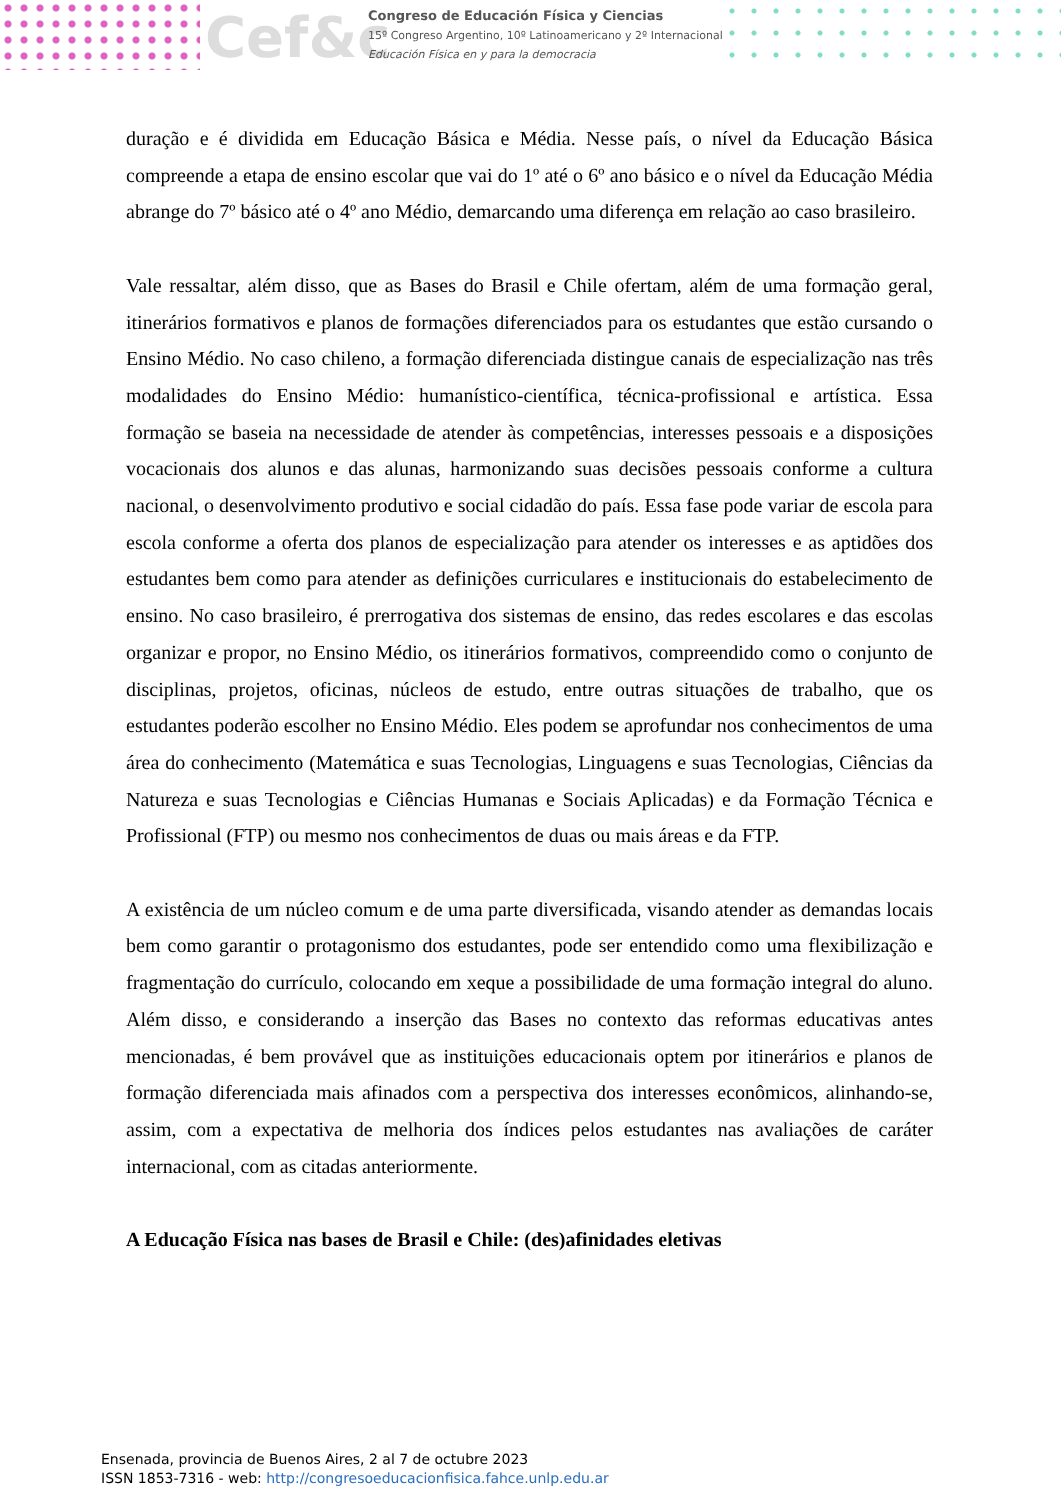Cef&c
Congreso de Educación Física y Ciencias
15º Congreso Argentino, 10º Latinoamericano y 2º Internacional
Educación Física en y para la democracia
duração e é dividida em Educação Básica e Média. Nesse país, o nível da Educação Básica compreende a etapa de ensino escolar que vai do 1º até o 6º ano básico e o nível da Educação Média abrange do 7º básico até o 4º ano Médio, demarcando uma diferença em relação ao caso brasileiro.
Vale ressaltar, além disso, que as Bases do Brasil e Chile ofertam, além de uma formação geral, itinerários formativos e planos de formações diferenciados para os estudantes que estão cursando o Ensino Médio. No caso chileno, a formação diferenciada distingue canais de especialização nas três modalidades do Ensino Médio: humanístico-científica, técnica-profissional e artística. Essa formação se baseia na necessidade de atender às competências, interesses pessoais e a disposições vocacionais dos alunos e das alunas, harmonizando suas decisões pessoais conforme a cultura nacional, o desenvolvimento produtivo e social cidadão do país. Essa fase pode variar de escola para escola conforme a oferta dos planos de especialização para atender os interesses e as aptidões dos estudantes bem como para atender as definições curriculares e institucionais do estabelecimento de ensino. No caso brasileiro, é prerrogativa dos sistemas de ensino, das redes escolares e das escolas organizar e propor, no Ensino Médio, os itinerários formativos, compreendido como o conjunto de disciplinas, projetos, oficinas, núcleos de estudo, entre outras situações de trabalho, que os estudantes poderão escolher no Ensino Médio. Eles podem se aprofundar nos conhecimentos de uma área do conhecimento (Matemática e suas Tecnologias, Linguagens e suas Tecnologias, Ciências da Natureza e suas Tecnologias e Ciências Humanas e Sociais Aplicadas) e da Formação Técnica e Profissional (FTP) ou mesmo nos conhecimentos de duas ou mais áreas e da FTP.
A existência de um núcleo comum e de uma parte diversificada, visando atender as demandas locais bem como garantir o protagonismo dos estudantes, pode ser entendido como uma flexibilização e fragmentação do currículo, colocando em xeque a possibilidade de uma formação integral do aluno. Além disso, e considerando a inserção das Bases no contexto das reformas educativas antes mencionadas, é bem provável que as instituições educacionais optem por itinerários e planos de formação diferenciada mais afinados com a perspectiva dos interesses econômicos, alinhando-se, assim, com a expectativa de melhoria dos índices pelos estudantes nas avaliações de caráter internacional, com as citadas anteriormente.
A Educação Física nas bases de Brasil e Chile: (des)afinidades eletivas
Ensenada, provincia de Buenos Aires, 2 al 7 de octubre 2023
ISSN 1853-7316 - web: http://congresoeducacionfisica.fahce.unlp.edu.ar